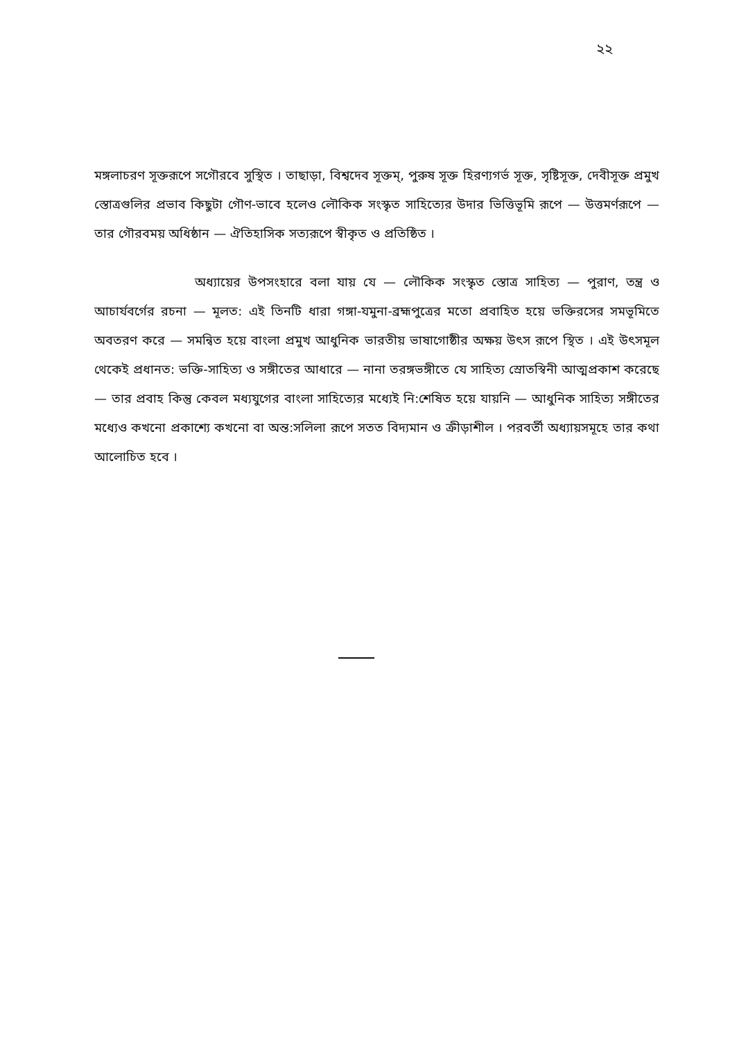২২
মঙ্গলাচরণ সূক্তরূপে সগৌরবে সুস্থিত । তাছাড়া, বিশ্বদেব সূক্তম্, পুরুষ সূক্ত হিরণ্যগর্ভ সূক্ত, সৃষ্টিসূক্ত, দেবীসূক্ত প্রমুখ স্তোত্রগুলির প্রভাব কিছুটা গৌণ-ভাবে হলেও লৌকিক সংস্কৃত সাহিত্যের উদার ভিত্তিভূমি রূপে — উত্তমর্ণরূপে — তার গৌরবময় অধিষ্ঠান — ঐতিহাসিক সত্যরূপে স্বীকৃত ও প্রতিষ্ঠিত ।
অধ্যায়ের উপসংহারে বলা যায় যে — লৌকিক সংস্কৃত স্তোত্র সাহিত্য — পুরাণ, তন্ত্র ও আচার্যবর্গের রচনা — মূলত: এই তিনটি ধারা গঙ্গা-যমুনা-ব্রহ্মপুত্রের মতো প্রবাহিত হয়ে ভক্তিরসের সমভূমিতে অবতরণ করে — সমন্বিত হয়ে বাংলা প্রমুখ আধুনিক ভারতীয় ভাষাগোষ্ঠীর অক্ষয় উৎস রূপে স্থিত । এই উৎসমূল থেকেই প্রধানত: ভক্তি-সাহিত্য ও সঙ্গীতের আধারে — নানা তরঙ্গভঙ্গীতে যে সাহিত্য স্রোতস্বিনী আত্মপ্রকাশ করেছে — তার প্রবাহ কিন্তু কেবল মধ্যযুগের বাংলা সাহিত্যের মধ্যেই নি:শেষিত হয়ে যায়নি — আধুনিক সাহিত্য সঙ্গীতের মধ্যেও কখনো প্রকাশ্যে কখনো বা অন্ত:সলিলা রূপে সতত বিদ্যমান ও ক্রীড়াশীল । পরবর্তী অধ্যায়সমূহে তার কথা আলোচিত হবে ।